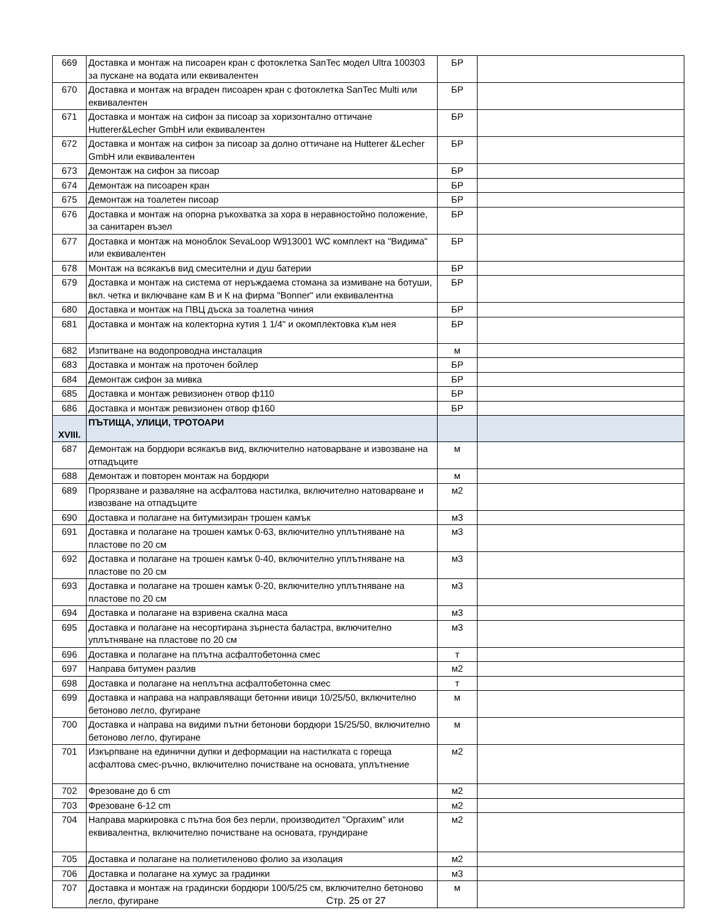| 669 | Доставка и монтаж на писоарен кран с фотоклетка SanTec модел Ultra 100303 за пускане на водата или еквивалентен | БР | |
| 670 | Доставка и монтаж на вграден писоарен кран с фотоклетка SanTec Multi или еквивалентен | БР | |
| 671 | Доставка и монтаж на сифон за писоар за хоризонтално оттичане Hutterer&Lecher GmbH или еквивалентен | БР | |
| 672 | Доставка и монтаж на сифон за писоар за долно оттичане на Hutterer &Lecher GmbH или еквивалентен | БР | |
| 673 | Демонтаж на сифон за писоар | БР | |
| 674 | Демонтаж на писоарен кран | БР | |
| 675 | Демонтаж на тоалетен писоар | БР | |
| 676 | Доставка и монтаж на опорна ръкохватка за хора в неравностойно положение, за санитарен възел | БР | |
| 677 | Доставка и монтаж на моноблок SevaLoop W913001 WC комплект на "Видима" или еквивалентен | БР | |
| 678 | Монтаж на всякакъв вид смесителни и душ батерии | БР | |
| 679 | Доставка и монтаж на система от неръждаема стомана за измиване на ботуши, вкл. четка и включване кам В и К на фирма "Bonner" или еквивалентна | БР | |
| 680 | Доставка и монтаж на ПВЦ дъска за тоалетна чиния | БР | |
| 681 | Доставка и монтаж на колекторна кутия 1 1/4" и окомплектовка към нея | БР | |
| 682 | Изпитване на водопроводна инсталация | м | |
| 683 | Доставка и монтаж на проточен бойлер | БР | |
| 684 | Демонтаж сифон за мивка | БР | |
| 685 | Доставка и монтаж ревизионен отвор ф110 | БР | |
| 686 | Доставка и монтаж ревизионен отвор ф160 | БР | |
| XVIII. | ПЪТИЩА, УЛИЦИ, ТРОТОАРИ | | |
| 687 | Демонтаж на бордюри всякакъв вид, включително натоварване и извозване на отпадъците | м | |
| 688 | Демонтаж и повторен монтаж на бордюри | м | |
| 689 | Прорязване и разваляне на асфалтова настилка, включително натоварване и извозване на отпадъците | м2 | |
| 690 | Доставка и полагане на битумизиран трошен камък | м3 | |
| 691 | Доставка и полагане на трошен камък 0-63, включително уплътняване на пластове по 20 см | м3 | |
| 692 | Доставка и полагане на трошен камък 0-40, включително уплътняване на пластове по 20 см | м3 | |
| 693 | Доставка и полагане на трошен камък 0-20, включително уплътняване на пластове по 20 см | м3 | |
| 694 | Доставка и полагане на взривена скална маса | м3 | |
| 695 | Доставка и полагане на несортирана зърнеста баластра, включително уплътняване на пластове по 20 см | м3 | |
| 696 | Доставка и полагане на плътна асфалтобетонна смес | т | |
| 697 | Направа битумен разлив | м2 | |
| 698 | Доставка и полагане на неплътна асфалтобетонна смес | т | |
| 699 | Доставка и направа на направляващи бетонни ивици 10/25/50, включително бетоново легло, фугиране | м | |
| 700 | Доставка и направа на видими пътни бетонови бордюри 15/25/50, включително бетоново легло, фугиране | м | |
| 701 | Изкърпване на единични дупки и деформации на настилката с гореща асфалтова смес-ръчно, включително почистване на основата, уплътнение | м2 | |
| 702 | Фрезоване до 6 cm | м2 | |
| 703 | Фрезоване 6-12 cm | м2 | |
| 704 | Направа маркировка с пътна боя без перли, производител "Оргахим" или еквивалентна, включително почистване на основата, грундиране | м2 | |
| 705 | Доставка и полагане на полиетиленово фолио за изолация | м2 | |
| 706 | Доставка и полагане на хумус за градинки | м3 | |
| 707 | Доставка и монтаж на градински бордюри 100/5/25 см, включително бетоново легло, фугиране | м | |
Стр. 25 от 27